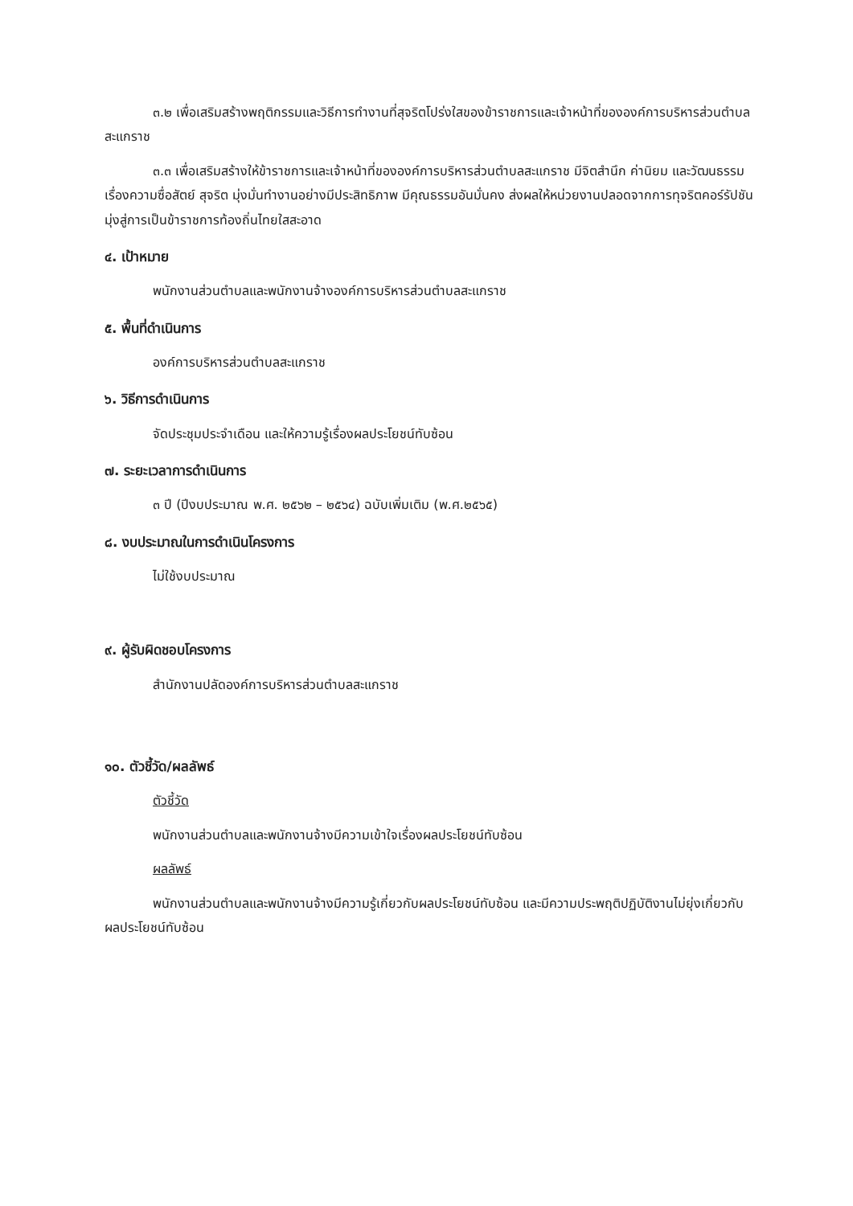๓.๒ เพื่อเสริมสร้างพฤติกรรมและวิธีการทำงานที่สุจริตโปร่งใสของข้าราชการและเจ้าหน้าที่ขององค์การบริหารส่วนตำบลสะแกราช
๓.๓ เพื่อเสริมสร้างให้ข้าราชการและเจ้าหน้าที่ขององค์การบริหารส่วนตำบลสะแกราช มีจิตสำนึก ค่านิยม และวัฒนธรรมเรื่องความซื่อสัตย์ สุจริต มุ่งมั่นทำงานอย่างมีประสิทธิภาพ มีคุณธรรมอันมั่นคง ส่งผลให้หน่วยงานปลอดจากการทุจริตคอร์รัปชัน มุ่งสู่การเป็นข้าราชการท้องถิ่นไทยใสสะอาด
๔. เป้าหมาย
พนักงานส่วนตำบลและพนักงานจ้างองค์การบริหารส่วนตำบลสะแกราช
๕. พื้นที่ดำเนินการ
องค์การบริหารส่วนตำบลสะแกราช
๖. วิธีการดำเนินการ
จัดประชุมประจำเดือน และให้ความรู้เรื่องผลประโยชน์ทับซ้อน
๗. ระยะเวลาการดำเนินการ
๓ ปี (ปีงบประมาณ พ.ศ. ๒๕๖๒ – ๒๕๖๔) ฉบับเพิ่มเติม (พ.ศ.๒๕๖๕)
๘. งบประมาณในการดำเนินโครงการ
ไม่ใช้งบประมาณ
๙. ผู้รับผิดชอบโครงการ
สำนักงานปลัดองค์การบริหารส่วนตำบลสะแกราช
๑๐. ตัวชี้วัด/ผลลัพธ์
ตัวชี้วัด
พนักงานส่วนตำบลและพนักงานจ้างมีความเข้าใจเรื่องผลประโยชน์ทับซ้อน
ผลลัพธ์
พนักงานส่วนตำบลและพนักงานจ้างมีความรู้เกี่ยวกับผลประโยชน์ทับซ้อน และมีความประพฤติปฏิบัติงานไม่ยุ่งเกี่ยวกับผลประโยชน์ทับซ้อน